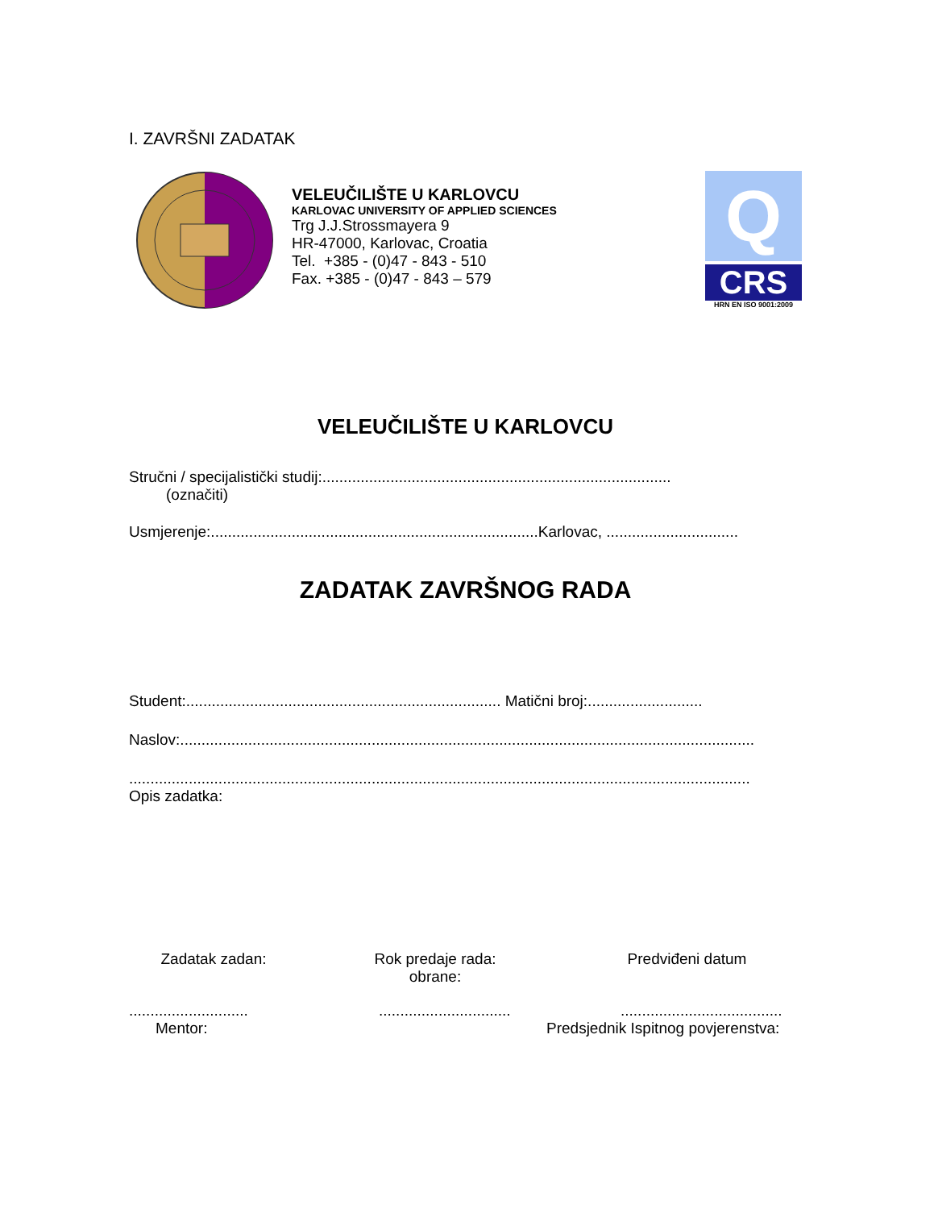I. ZAVRŠNI ZADATAK
VELEUČILIŠTE U KARLOVCU
KARLOVAC UNIVERSITY OF APPLIED SCIENCES
Trg J.J.Strossmayera 9
HR-47000, Karlovac, Croatia
Tel. +385 - (0)47 - 843 - 510
Fax. +385 - (0)47 - 843 – 579
Q
CRS
HRN EN ISO 9001:2009
VELEUČILIŠTE U KARLOVCU
Stručni / specijalistički studij:..................................................................................
(označiti)
Usmjerenje:.............................................................................Karlovac, ...............................
ZADATAK ZAVRŠNOG RADA
Student:.......................................................................... Matični broj:...........................
Naslov:.......................................................................................................................................
..................................................................................................................................................
Opis zadatka:
Zadatak zadan: Rok predaje rada:
obrane:
Predviđeni datum
............................
...............................
......................................
Mentor: Predsjednik Ispitnog povjerenstva: